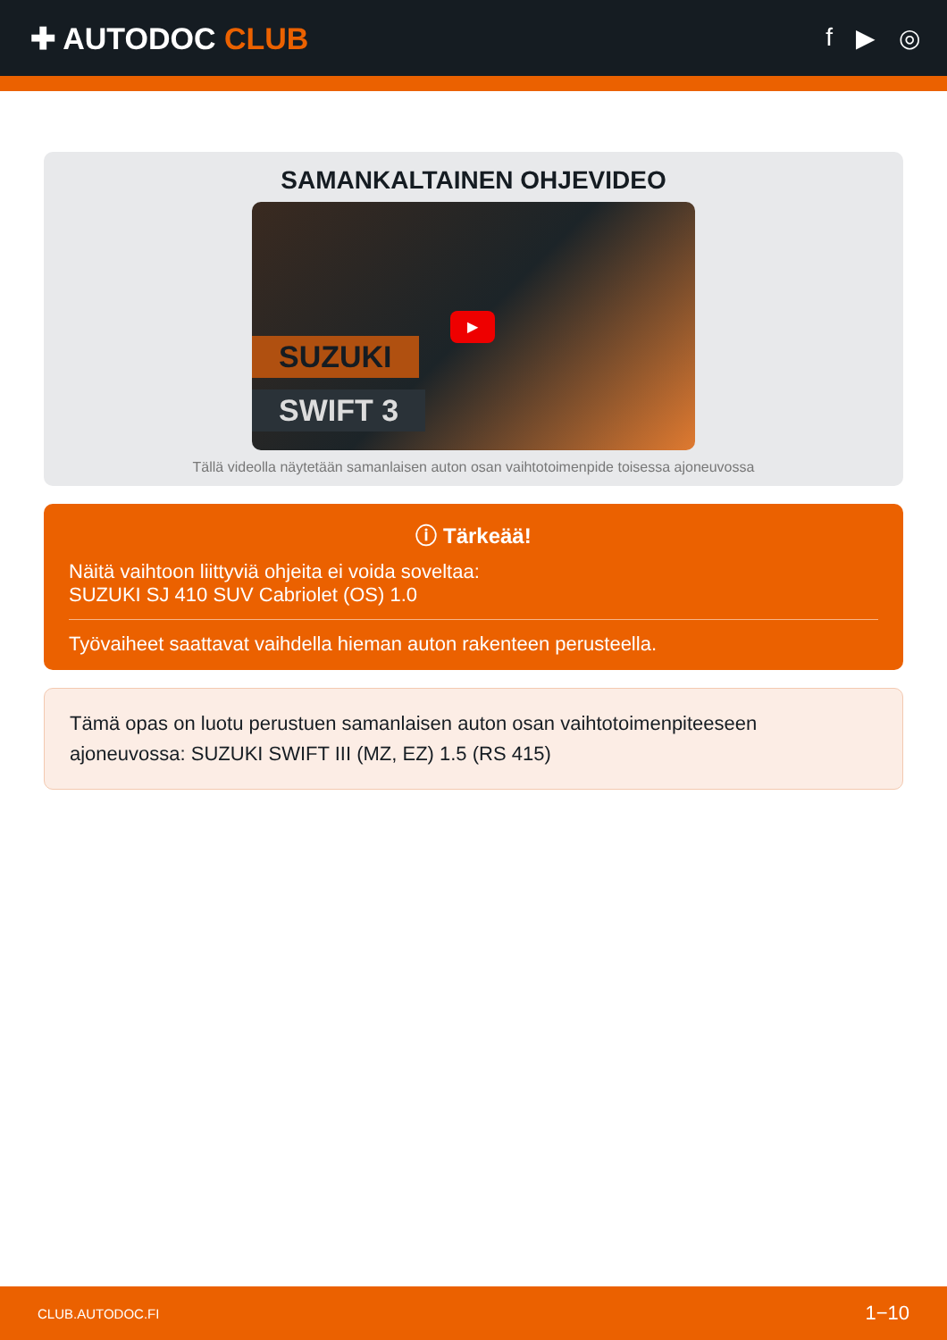✚ AUTODOC CLUB
f ▶ ◎
SAMANKALTAINEN OHJEVIDEO
SUZUKI
SWIFT 3
▶
Tällä videolla näytetään samanlaisen auton osan vaihtotoimenpide toisessa ajoneuvossa
ⓘ Tärkeää!
Näitä vaihtoon liittyviä ohjeita ei voida soveltaa:
SUZUKI SJ 410 SUV Cabriolet (OS) 1.0
Työvaiheet saattavat vaihdella hieman auton rakenteen perusteella.
Tämä opas on luotu perustuen samanlaisen auton osan vaihtotoimenpiteeseen ajoneuvossa: SUZUKI SWIFT III (MZ, EZ) 1.5 (RS 415)
CLUB.AUTODOC.FI 1−10